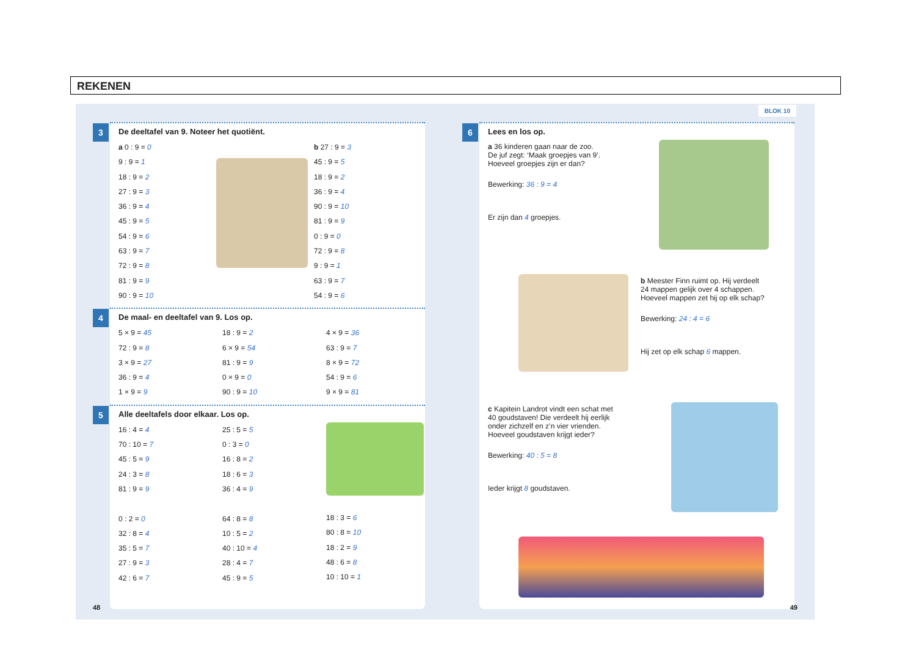REKENEN
3
De deeltafel van 9. Noteer het quotiënt.
a 0 : 9 = 0
9 : 9 = 1
18 : 9 = 2
27 : 9 = 3
36 : 9 = 4
45 : 9 = 5
54 : 9 = 6
63 : 9 = 7
72 : 9 = 8
81 : 9 = 9
90 : 9 = 10
b 27 : 9 = 3
45 : 9 = 5
18 : 9 = 2
36 : 9 = 4
90 : 9 = 10
81 : 9 = 9
0 : 9 = 0
72 : 9 = 8
9 : 9 = 1
63 : 9 = 7
54 : 9 = 6
4
De maal- en deeltafel van 9. Los op.
5 × 9 = 45
72 : 9 = 8
3 × 9 = 27
36 : 9 = 4
1 × 9 = 9
18 : 9 = 2
6 × 9 = 54
81 : 9 = 9
0 × 9 = 0
90 : 9 = 10
4 × 9 = 36
63 : 9 = 7
8 × 9 = 72
54 : 9 = 6
9 × 9 = 81
5
Alle deeltafels door elkaar. Los op.
16 : 4 = 4
70 : 10 = 7
45 : 5 = 9
24 : 3 = 8
81 : 9 = 9
0 : 2 = 0
32 : 8 = 4
35 : 5 = 7
27 : 9 = 3
42 : 6 = 7
25 : 5 = 5
0 : 3 = 0
16 : 8 = 2
18 : 6 = 3
36 : 4 = 9
64 : 8 = 8
10 : 5 = 2
40 : 10 = 4
28 : 4 = 7
45 : 9 = 5
18 : 3 = 6
80 : 8 = 10
18 : 2 = 9
48 : 6 = 8
10 : 10 = 1
48
BLOK 10
6
Lees en los op.
a 36 kinderen gaan naar de zoo.
De juf zegt: ‘Maak groepjes van 9’.
Hoeveel groepjes zijn er dan?
Bewerking: 36 : 9 = 4
Er zijn dan 4 groepjes.
b Meester Finn ruimt op. Hij verdeelt
24 mappen gelijk over 4 schappen.
Hoeveel mappen zet hij op elk schap?
Bewerking: 24 : 4 = 6
Hij zet op elk schap 6 mappen.
c Kapitein Landrot vindt een schat met
40 goudstaven! Die verdeelt hij eerlijk
onder zichzelf en z’n vier vrienden.
Hoeveel goudstaven krijgt ieder?
Bewerking: 40 : 5 = 8
Ieder krijgt 8 goudstaven.
49